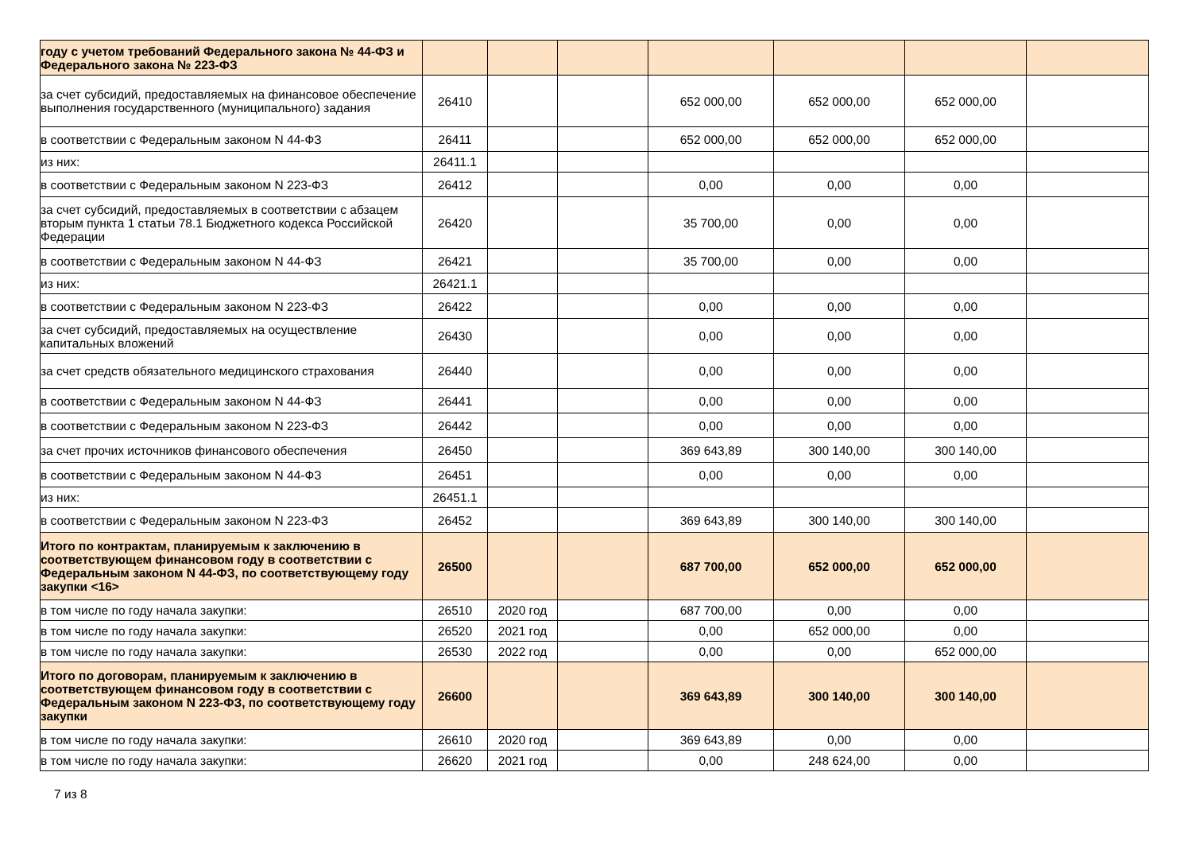| году с учетом требований Федерального закона № 44-ФЗ и Федерального закона № 223-ФЗ | | | | | | | |
| за счет субсидий, предоставляемых на финансовое обеспечение выполнения государственного (муниципального) задания | 26410 | | | 652 000,00 | 652 000,00 | 652 000,00 | |
| в соответствии с Федеральным законом N 44-ФЗ | 26411 | | | 652 000,00 | 652 000,00 | 652 000,00 | |
| из них: | 26411.1 | | | | | | |
| в соответствии с Федеральным законом N 223-ФЗ | 26412 | | | 0,00 | 0,00 | 0,00 | |
| за счет субсидий, предоставляемых в соответствии с абзацем вторым пункта 1 статьи 78.1 Бюджетного кодекса Российской Федерации | 26420 | | | 35 700,00 | 0,00 | 0,00 | |
| в соответствии с Федеральным законом N 44-ФЗ | 26421 | | | 35 700,00 | 0,00 | 0,00 | |
| из них: | 26421.1 | | | | | | |
| в соответствии с Федеральным законом N 223-ФЗ | 26422 | | | 0,00 | 0,00 | 0,00 | |
| за счет субсидий, предоставляемых на осуществление капитальных вложений | 26430 | | | 0,00 | 0,00 | 0,00 | |
| за счет средств обязательного медицинского страхования | 26440 | | | 0,00 | 0,00 | 0,00 | |
| в соответствии с Федеральным законом N 44-ФЗ | 26441 | | | 0,00 | 0,00 | 0,00 | |
| в соответствии с Федеральным законом N 223-ФЗ | 26442 | | | 0,00 | 0,00 | 0,00 | |
| за счет прочих источников финансового обеспечения | 26450 | | | 369 643,89 | 300 140,00 | 300 140,00 | |
| в соответствии с Федеральным законом N 44-ФЗ | 26451 | | | 0,00 | 0,00 | 0,00 | |
| из них: | 26451.1 | | | | | | |
| в соответствии с Федеральным законом N 223-ФЗ | 26452 | | | 369 643,89 | 300 140,00 | 300 140,00 | |
| Итого по контрактам, планируемым к заключению в соответствующем финансовом году в соответствии с Федеральным законом N 44-ФЗ, по соответствующему году закупки <16> | 26500 | | | 687 700,00 | 652 000,00 | 652 000,00 | |
| в том числе по году начала закупки: | 26510 | 2020 год | | 687 700,00 | 0,00 | 0,00 | |
| в том числе по году начала закупки: | 26520 | 2021 год | | 0,00 | 652 000,00 | 0,00 | |
| в том числе по году начала закупки: | 26530 | 2022 год | | 0,00 | 0,00 | 652 000,00 | |
| Итого по договорам, планируемым к заключению в соответствующем финансовом году в соответствии с Федеральным законом N 223-ФЗ, по соответствующему году закупки | 26600 | | | 369 643,89 | 300 140,00 | 300 140,00 | |
| в том числе по году начала закупки: | 26610 | 2020 год | | 369 643,89 | 0,00 | 0,00 | |
| в том числе по году начала закупки: | 26620 | 2021 год | | 0,00 | 248 624,00 | 0,00 | |
7 из 8